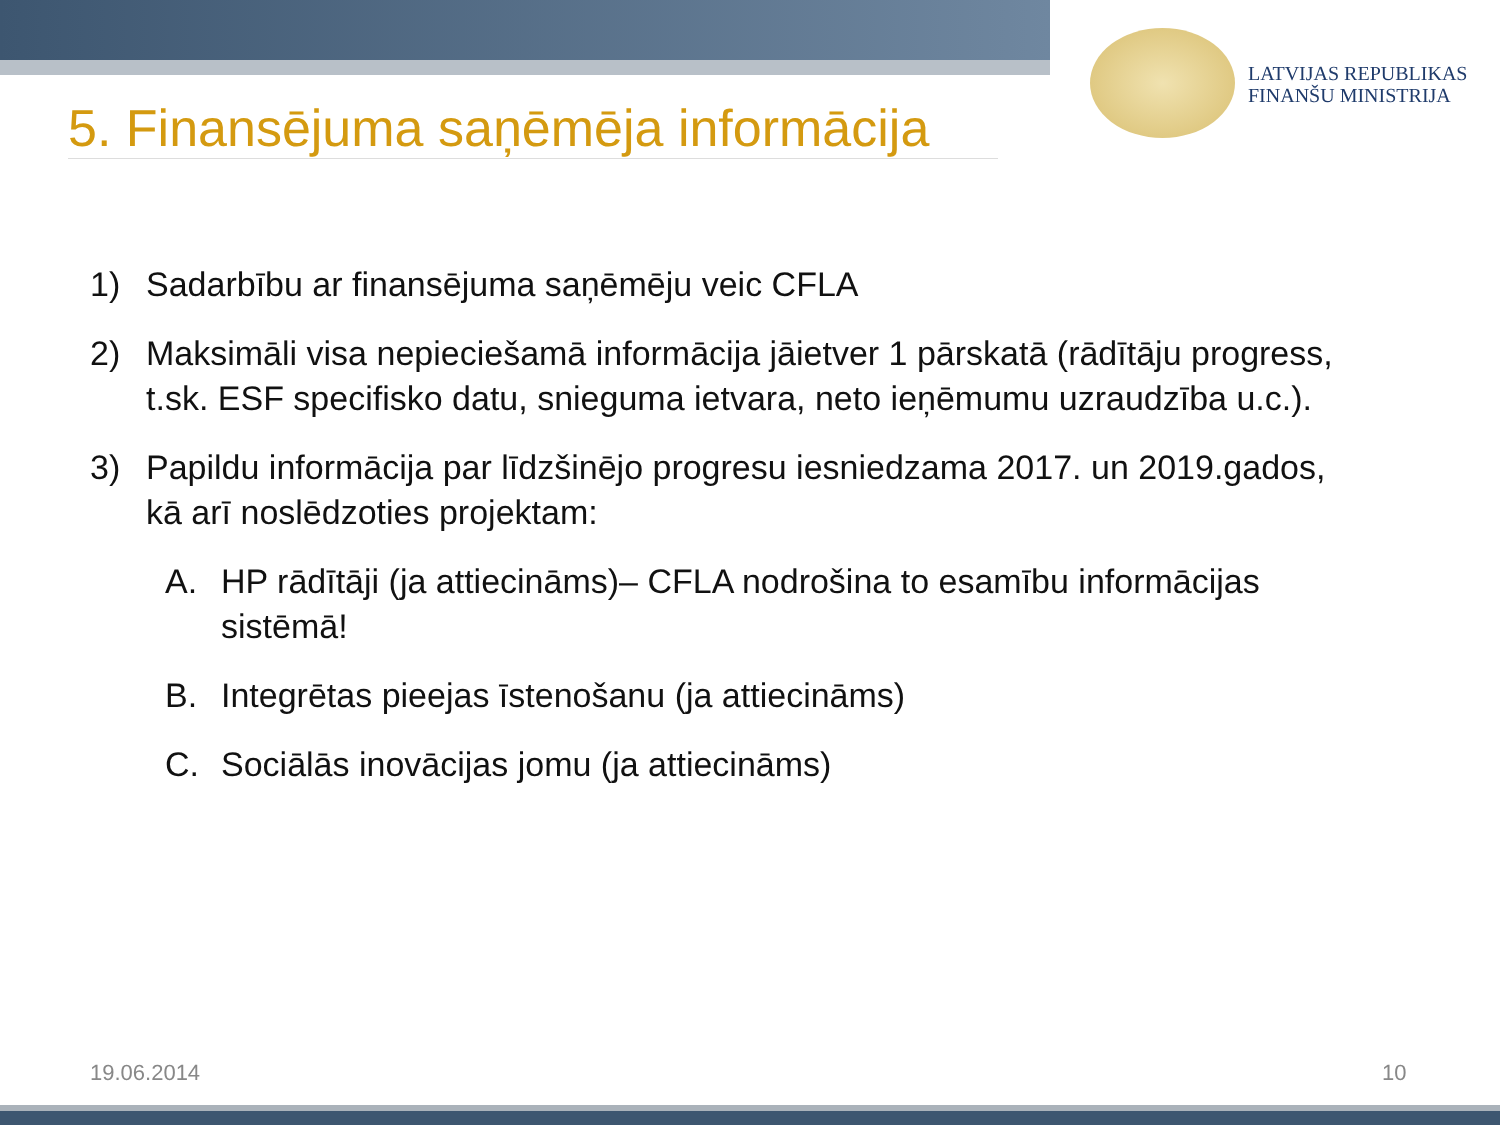LATVIJAS REPUBLIKAS
FINANŠU MINISTRIJA
5. Finansējuma saņēmēja informācija
1) Sadarbību ar finansējuma saņēmēju veic CFLA
2) Maksimāli visa nepieciešamā informācija jāietver 1 pārskatā (rādītāju progress, t.sk. ESF specifisko datu, snieguma ietvara, neto ieņēmumu uzraudzība u.c.).
3) Papildu informācija par līdzšinējo progresu iesniedzama 2017. un 2019.gados, kā arī noslēdzoties projektam:
A. HP rādītāji (ja attiecināms)– CFLA nodrošina to esamību informācijas sistēmā!
B. Integrētas pieejas īstenošanu (ja attiecināms)
C. Sociālās inovācijas jomu (ja attiecināms)
19.06.2014 10